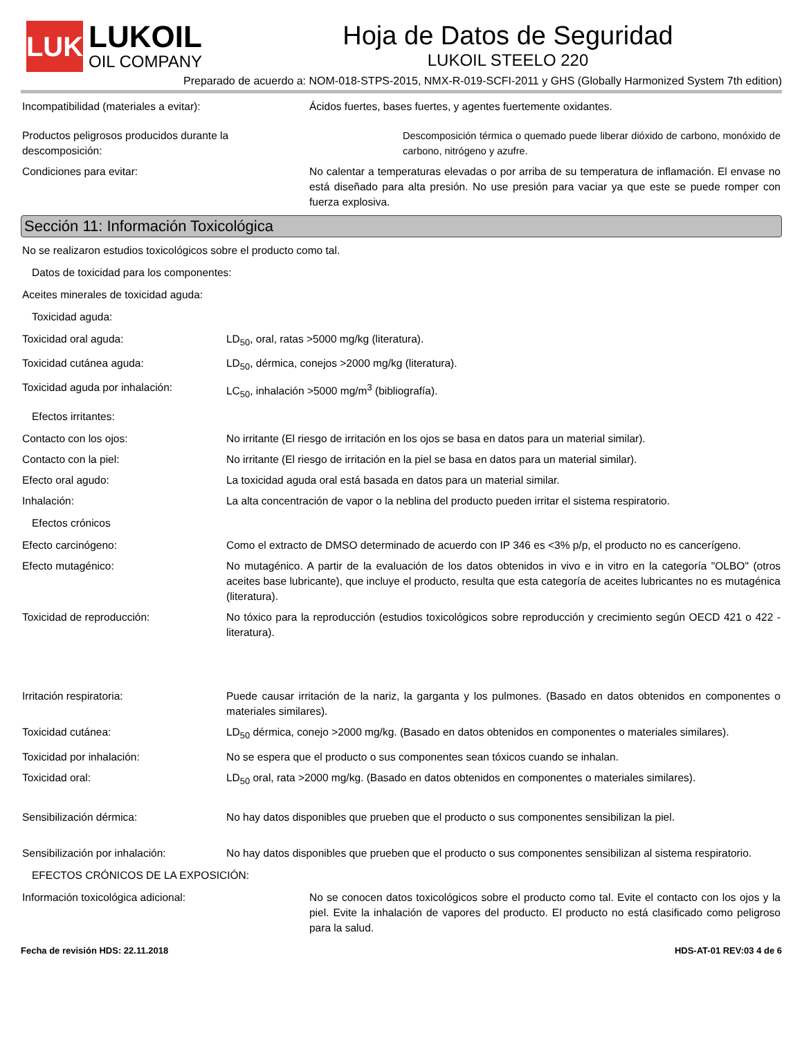LUK
LUKOIL
OIL COMPANY
Hoja de Datos de Seguridad
LUKOIL STEELO 220
Preparado de acuerdo a: NOM-018-STPS-2015, NMX-R-019-SCFI-2011 y GHS (Globally Harmonized System 7th edition)
Incompatibilidad (materiales a evitar): Ácidos fuertes, bases fuertes, y agentes fuertemente oxidantes.
Productos peligrosos producidos durante la descomposición:
Descomposición térmica o quemado puede liberar dióxido de carbono, monóxido de carbono, nitrógeno y azufre.
Condiciones para evitar: No calentar a temperaturas elevadas o por arriba de su temperatura de inflamación. El envase no está diseñado para alta presión. No use presión para vaciar ya que este se puede romper con fuerza explosiva.
Sección 11: Información Toxicológica
No se realizaron estudios toxicológicos sobre el producto como tal.
Datos de toxicidad para los componentes:
Aceites minerales de toxicidad aguda:
Toxicidad aguda:
Toxicidad oral aguda: LD<sub>50</sub>, oral, ratas >5000 mg/kg (literatura).
Toxicidad cutánea aguda: LD<sub>50</sub>, dérmica, conejos >2000 mg/kg (literatura).
Toxicidad aguda por inhalación: LC<sub>50</sub>, inhalación >5000 mg/m<sup>3</sup> (bibliografía).
Efectos irritantes:
Contacto con los ojos: No irritante (El riesgo de irritación en los ojos se basa en datos para un material similar).
Contacto con la piel: No irritante (El riesgo de irritación en la piel se basa en datos para un material similar).
Efecto oral agudo: La toxicidad aguda oral está basada en datos para un material similar.
Inhalación: La alta concentración de vapor o la neblina del producto pueden irritar el sistema respiratorio.
Efectos crónicos
Efecto carcinógeno: Como el extracto de DMSO determinado de acuerdo con IP 346 es <3% p/p, el producto no es cancerígeno.
Efecto mutagénico: No mutagénico. A partir de la evaluación de los datos obtenidos in vivo e in vitro en la categoría "OLBO" (otros aceites base lubricante), que incluye el producto, resulta que esta categoría de aceites lubricantes no es mutagénica (literatura).
Toxicidad de reproducción: No tóxico para la reproducción (estudios toxicológicos sobre reproducción y crecimiento según OECD 421 o 422 - literatura).
Irritación respiratoria: Puede causar irritación de la nariz, la garganta y los pulmones. (Basado en datos obtenidos en componentes o materiales similares).
Toxicidad cutánea: LD<sub>50</sub> dérmica, conejo >2000 mg/kg. (Basado en datos obtenidos en componentes o materiales similares).
Toxicidad por inhalación: No se espera que el producto o sus componentes sean tóxicos cuando se inhalan.
Toxicidad oral: LD<sub>50</sub> oral, rata >2000 mg/kg. (Basado en datos obtenidos en componentes o materiales similares).
Sensibilización dérmica: No hay datos disponibles que prueben que el producto o sus componentes sensibilizan la piel.
Sensibilización por inhalación: No hay datos disponibles que prueben que el producto o sus componentes sensibilizan al sistema respiratorio.
EFECTOS CRÓNICOS DE LA EXPOSICIÓN:
Información toxicológica adicional: No se conocen datos toxicológicos sobre el producto como tal. Evite el contacto con los ojos y la piel. Evite la inhalación de vapores del producto. El producto no está clasificado como peligroso para la salud.
Fecha de revisión HDS: 22.11.2018 HDS-AT-01 REV:03 4 de 6